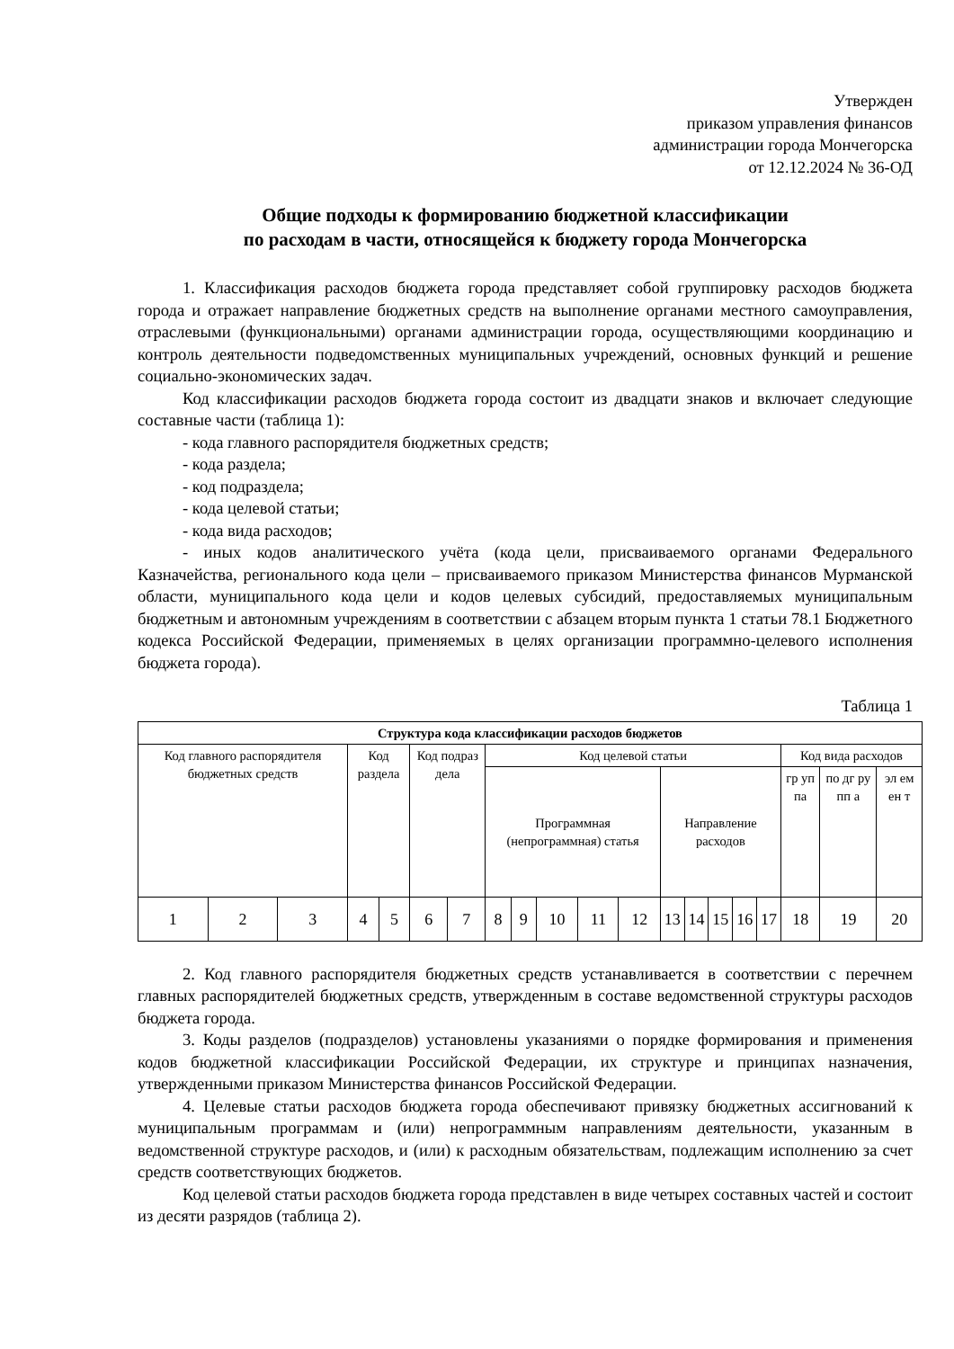Утвержден
приказом управления финансов
администрации города Мончегорска
от 12.12.2024 № 36-ОД
Общие подходы к формированию бюджетной классификации
по расходам в части, относящейся к бюджету города Мончегорска
1. Классификация расходов бюджета города представляет собой группировку расходов бюджета города и отражает направление бюджетных средств на выполнение органами местного самоуправления, отраслевыми (функциональными) органами администрации города, осуществляющими координацию и контроль деятельности подведомственных муниципальных учреждений, основных функций и решение социально-экономических задач.
Код классификации расходов бюджета города состоит из двадцати знаков и включает следующие составные части (таблица 1):
- кода главного распорядителя бюджетных средств;
- кода раздела;
- код подраздела;
- кода целевой статьи;
- кода вида расходов;
- иных кодов аналитического учёта (кода цели, присваиваемого органами Федерального Казначейства, регионального кода цели – присваиваемого приказом Министерства финансов Мурманской области, муниципального кода цели и кодов целевых субсидий, предоставляемых муниципальным бюджетным и автономным учреждениям в соответствии с абзацем вторым пункта 1 статьи 78.1 Бюджетного кодекса Российской Федерации, применяемых в целях организации программно-целевого исполнения бюджета города).
Таблица 1
| Структура кода классификации расходов бюджетов | | | | | | | | | | | | | | | | | | | |
| --- | --- | --- | --- | --- | --- | --- | --- | --- | --- | --- | --- | --- | --- | --- | --- | --- | --- | --- | --- |
| Код главного распорядителя бюджетных средств | | | Код раздела | | Код подраз дела | | Код целевой статьи | | | | | | | | | | Код вида расходов | | |
| | | | | | | | Программная (непрограммная) статья | | | | | Направление расходов | | | | | гр уп па | по дг ру пп а | эл ем ен т |
| 1 | 2 | 3 | 4 | 5 | 6 | 7 | 8 | 9 | 10 | 11 | 12 | 13 | 14 | 15 | 16 | 17 | 18 | 19 | 20 |
2. Код главного распорядителя бюджетных средств устанавливается в соответствии с перечнем главных распорядителей бюджетных средств, утвержденным в составе ведомственной структуры расходов бюджета города.
3. Коды разделов (подразделов) установлены указаниями о порядке формирования и применения кодов бюджетной классификации Российской Федерации, их структуре и принципах назначения, утвержденными приказом Министерства финансов Российской Федерации.
4. Целевые статьи расходов бюджета города обеспечивают привязку бюджетных ассигнований к муниципальным программам и (или) непрограммным направлениям деятельности, указанным в ведомственной структуре расходов, и (или) к расходным обязательствам, подлежащим исполнению за счет средств соответствующих бюджетов.
Код целевой статьи расходов бюджета города представлен в виде четырех составных частей и состоит из десяти разрядов (таблица 2).